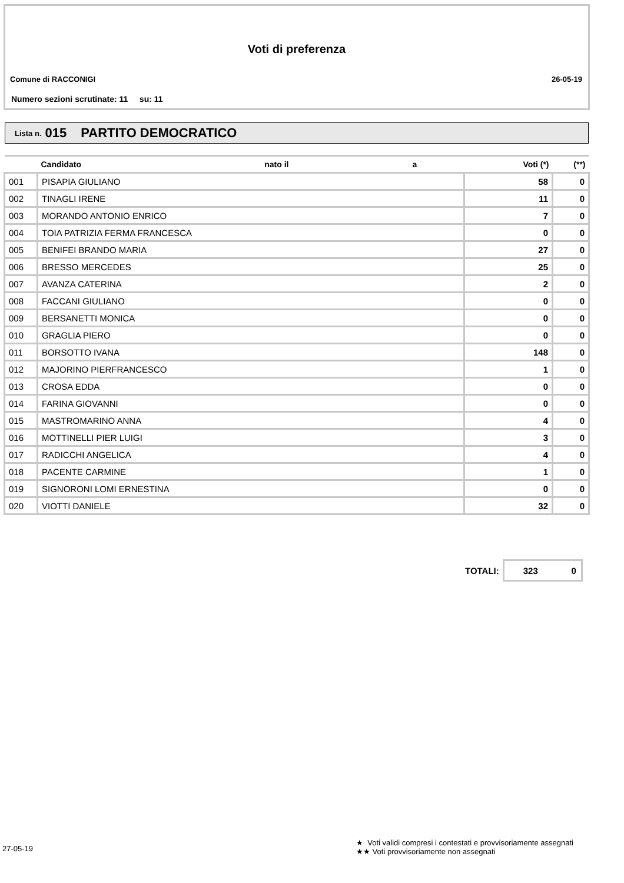Voti di preferenza
Comune di RACCONIGI 26-05-19
Numero sezioni scrutinate: 11 su: 11
Lista n. 015 PARTITO DEMOCRATICO
| | Candidato | nato il | a | Voti (*) | (**) |
| --- | --- | --- | --- | --- | --- |
| 001 | PISAPIA GIULIANO | | | 58 | 0 |
| 002 | TINAGLI IRENE | | | 11 | 0 |
| 003 | MORANDO ANTONIO ENRICO | | | 7 | 0 |
| 004 | TOIA PATRIZIA FERMA FRANCESCA | | | 0 | 0 |
| 005 | BENIFEI BRANDO MARIA | | | 27 | 0 |
| 006 | BRESSO MERCEDES | | | 25 | 0 |
| 007 | AVANZA CATERINA | | | 2 | 0 |
| 008 | FACCANI GIULIANO | | | 0 | 0 |
| 009 | BERSANETTI MONICA | | | 0 | 0 |
| 010 | GRAGLIA PIERO | | | 0 | 0 |
| 011 | BORSOTTO IVANA | | | 148 | 0 |
| 012 | MAJORINO PIERFRANCESCO | | | 1 | 0 |
| 013 | CROSA EDDA | | | 0 | 0 |
| 014 | FARINA GIOVANNI | | | 0 | 0 |
| 015 | MASTROMARINO ANNA | | | 4 | 0 |
| 016 | MOTTINELLI PIER LUIGI | | | 3 | 0 |
| 017 | RADICCHI ANGELICA | | | 4 | 0 |
| 018 | PACENTE CARMINE | | | 1 | 0 |
| 019 | SIGNORONI LOMI ERNESTINA | | | 0 | 0 |
| 020 | VIOTTI DANIELE | | | 32 | 0 |
TOTALI:
323 0
27-05-19
★ Voti validi compresi i contestati e provvisoriamente assegnati
★★ Voti provvisoriamente non assegnati